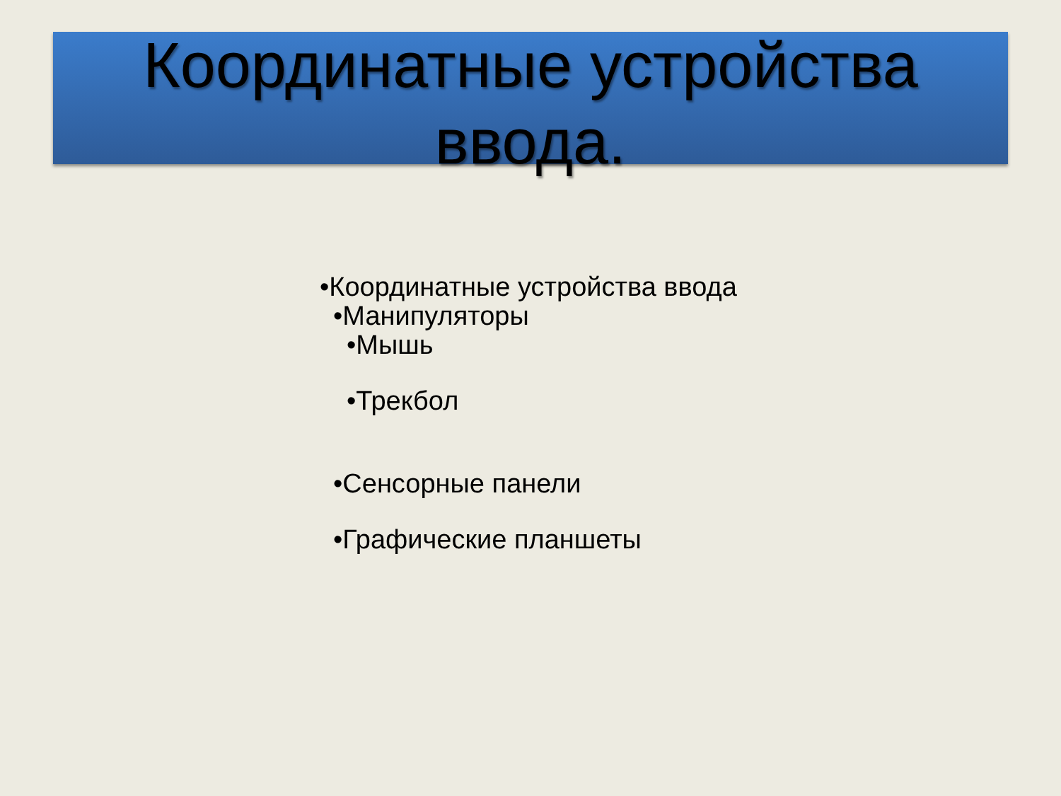Координатные устройства
ввода.
•Координатные устройства ввода
•Манипуляторы
•Мышь
•Трекбол
•Сенсорные панели
•Графические планшеты